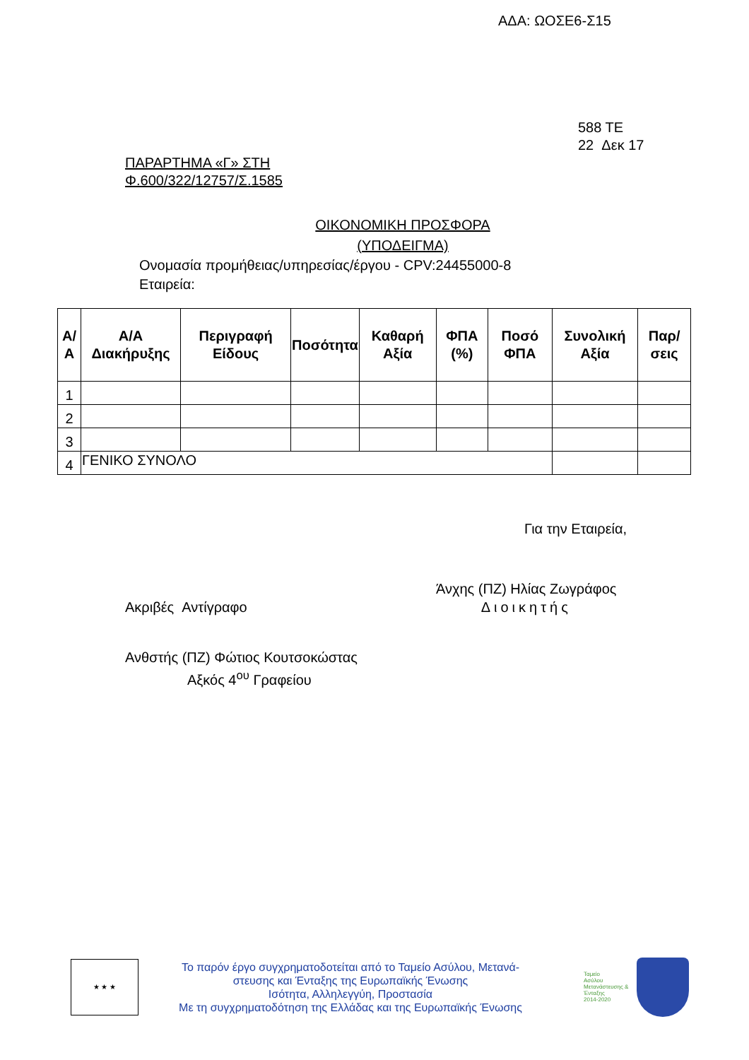ΑΔΑ: ΩΟΣΕ6-Σ15
588 ΤΕ
22 Δεκ 17
ΠΑΡΑΡΤΗΜΑ «Γ» ΣΤΗ
Φ.600/322/12757/Σ.1585
ΟΙΚΟΝΟΜΙΚΗ ΠΡΟΣΦΟΡΑ
(ΥΠΟΔΕΙΓΜΑ)
Ονομασία προμήθειας/υπηρεσίας/έργου - CPV:24455000-8
Εταιρεία:
| Α/Α | Α/Α Διακήρυξης | Περιγραφή Είδους | Ποσότητα | Καθαρή Αξία | ΦΠΑ (%) | Ποσό ΦΠΑ | Συνολική Αξία | Παρ/σεις |
| --- | --- | --- | --- | --- | --- | --- | --- | --- |
| 1 | | | | | | | | |
| 2 | | | | | | | | |
| 3 | | | | | | | | |
| 4 | ΓΕΝΙΚΟ ΣΥΝΟΛΟ | | | | | | | |
Για την Εταιρεία,
Ακριβές Αντίγραφο
Άνχης (ΠΖ) Ηλίας Ζωγράφος
Διοικητής
Ανθστής (ΠΖ) Φώτιος Κουτσοκώστας
Αξκός 4<sup>ου</sup> Γραφείου
★ ★ ★
Το παρόν έργο συγχρηματοδοτείται από το Ταμείο Ασύλου, Μετανά-
στευσης και Ένταξης της Ευρωπαϊκής Ένωσης
Ισότητα, Αλληλεγγύη, Προστασία
Με τη συγχρηματοδότηση της Ελλάδας και της Ευρωπαϊκής Ένωσης
Ταμείο
Ασύλου
Μετανάστευσης &
Ένταξης
2014-2020